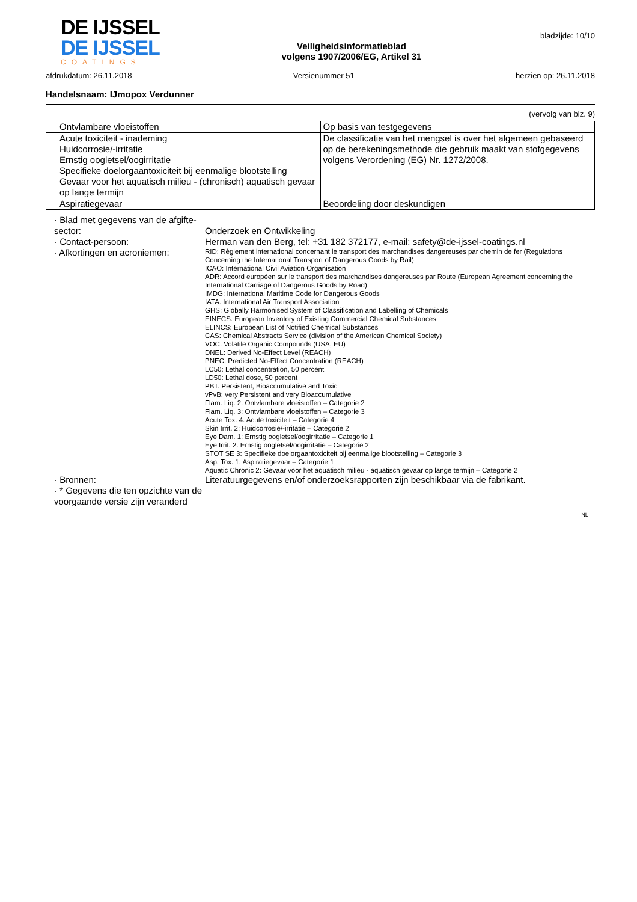DE IJSSEL
DE IJSSEL
COATINGS
Veiligheidsinformatieblad
volgens 1907/2006/EG, Artikel 31
bladzijde: 10/10
afdrukdatum: 26.11.2018 Versienummer 51 herzien op: 26.11.2018
Handelsnaam: IJmopox Verdunner
(vervolg van blz. 9)
| Ontvlambare vloeistoffen | Op basis van testgegevens |
| Acute toxiciteit - inademing Huidcorrosie/-irritatie Ernstig oogletsel/oogirritatie Specifieke doelorgaantoxiciteit bij eenmalige blootstelling Gevaar voor het aquatisch milieu - (chronisch) aquatisch gevaar op lange termijn | De classificatie van het mengsel is over het algemeen gebaseerd op de berekeningsmethode die gebruik maakt van stofgegevens volgens Verordening (EG) Nr. 1272/2008. |
| Aspiratiegevaar | Beoordeling door deskundigen |
· Blad met gegevens van de afgifte-sector:
Onderzoek en Ontwikkeling
· Contact-persoon:
Herman van den Berg, tel: +31 182 372177, e-mail: safety@de-ijssel-coatings.nl
· Afkortingen en acroniemen:
RID: Règlement international concernant le transport des marchandises dangereuses par chemin de fer (Regulations Concerning the International Transport of Dangerous Goods by Rail)
ICAO: International Civil Aviation Organisation
ADR: Accord européen sur le transport des marchandises dangereuses par Route (European Agreement concerning the International Carriage of Dangerous Goods by Road)
IMDG: International Maritime Code for Dangerous Goods
IATA: International Air Transport Association
GHS: Globally Harmonised System of Classification and Labelling of Chemicals
EINECS: European Inventory of Existing Commercial Chemical Substances
ELINCS: European List of Notified Chemical Substances
CAS: Chemical Abstracts Service (division of the American Chemical Society)
VOC: Volatile Organic Compounds (USA, EU)
DNEL: Derived No-Effect Level (REACH)
PNEC: Predicted No-Effect Concentration (REACH)
LC50: Lethal concentration, 50 percent
LD50: Lethal dose, 50 percent
PBT: Persistent, Bioaccumulative and Toxic
vPvB: very Persistent and very Bioaccumulative
Flam. Liq. 2: Ontvlambare vloeistoffen – Categorie 2
Flam. Liq. 3: Ontvlambare vloeistoffen – Categorie 3
Acute Tox. 4: Acute toxiciteit – Categorie 4
Skin Irrit. 2: Huidcorrosie/-irritatie – Categorie 2
Eye Dam. 1: Ernstig oogletsel/oogirritatie – Categorie 1
Eye Irrit. 2: Ernstig oogletsel/oogirritatie – Categorie 2
STOT SE 3: Specifieke doelorgaantoxiciteit bij eenmalige blootstelling – Categorie 3
Asp. Tox. 1: Aspiratiegevaar – Categorie 1
Aquatic Chronic 2: Gevaar voor het aquatisch milieu - aquatisch gevaar op lange termijn – Categorie 2
· Bronnen:
Literatuurgegevens en/of onderzoeksrapporten zijn beschikbaar via de fabrikant.
· * Gegevens die ten opzichte van de voorgaande versie zijn veranderd
NL —